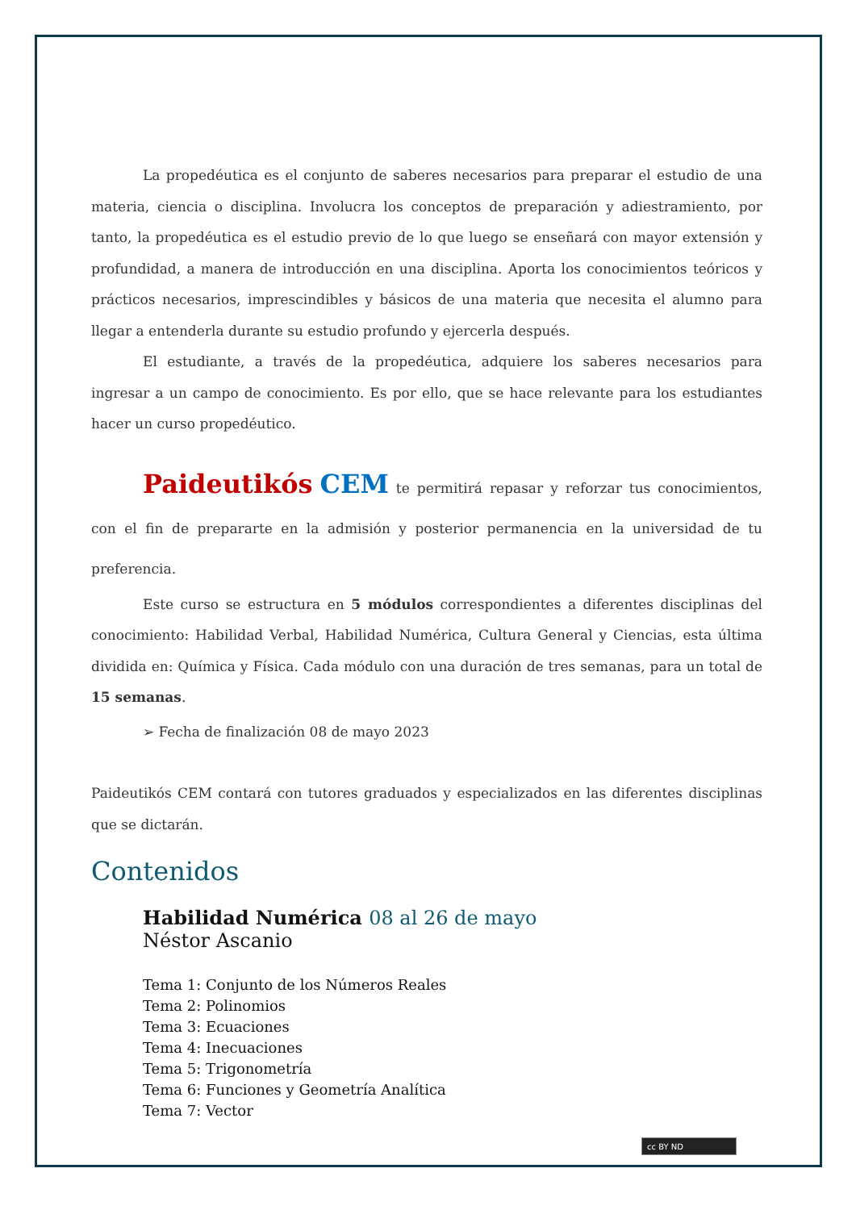La propedéutica es el conjunto de saberes necesarios para preparar el estudio de una materia, ciencia o disciplina. Involucra los conceptos de preparación y adiestramiento, por tanto, la propedéutica es el estudio previo de lo que luego se enseñará con mayor extensión y profundidad, a manera de introducción en una disciplina. Aporta los conocimientos teóricos y prácticos necesarios, imprescindibles y básicos de una materia que necesita el alumno para llegar a entenderla durante su estudio profundo y ejercerla después.
El estudiante, a través de la propedéutica, adquiere los saberes necesarios para ingresar a un campo de conocimiento. Es por ello, que se hace relevante para los estudiantes hacer un curso propedéutico.
Paideutikós CEM te permitirá repasar y reforzar tus conocimientos, con el fin de prepararte en la admisión y posterior permanencia en la universidad de tu preferencia.
Este curso se estructura en 5 módulos correspondientes a diferentes disciplinas del conocimiento: Habilidad Verbal, Habilidad Numérica, Cultura General y Ciencias, esta última dividida en: Química y Física. Cada módulo con una duración de tres semanas, para un total de 15 semanas.
➢ Fecha de finalización 08 de mayo 2023
Paideutikós CEM contará con tutores graduados y especializados en las diferentes disciplinas que se dictarán.
Contenidos
Habilidad Numérica 08 al 26 de mayo
Néstor Ascanio
Tema 1: Conjunto de los Números Reales
Tema 2: Polinomios
Tema 3: Ecuaciones
Tema 4: Inecuaciones
Tema 5: Trigonometría
Tema 6: Funciones y Geometría Analítica
Tema 7: Vector
cc BY ND